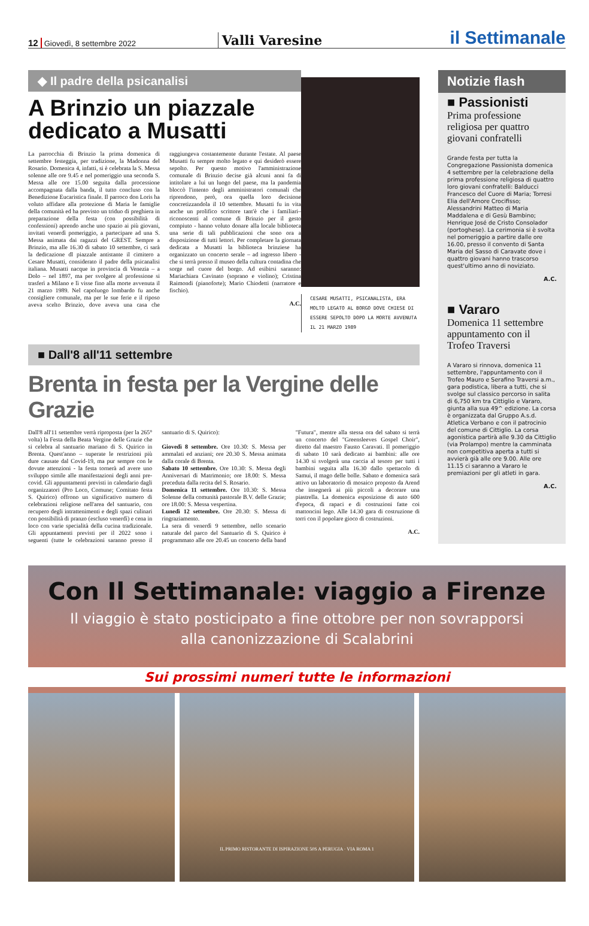12 Giovedì, 8 settembre 2022 Valli Varesine il Settimanale
◆ Il padre della psicanalisi
A Brinzio un piazzale dedicato a Musatti
La parrocchia di Brinzio la prima domenica di settembre festeggia, per tradizione, la Madonna del Rosario. Domenica 4, infatti, si è celebrata la S. Messa solenne alle ore 9.45 e nel pomeriggio una seconda S. Messa alle ore 15.00 seguita dalla processione accompagnata dalla banda, il tutto concluso con la Benedizione Eucaristica finale. Il parroco don Loris ha voluto affidare alla protezione di Maria le famiglie della comunità ed ha previsto un triduo di preghiera in preparazione della festa (con possibilità di confessioni) aprendo anche uno spazio ai più giovani, invitati venerdì pomeriggio, a partecipare ad una S. Messa animata dai ragazzi del GREST. Sempre a Brinzio, ma alle 16.30 di sabato 10 settembre, ci sarà la dedicazione dl piazzale antistante il cimitero a Cesare Musatti, considerato il padre della psicanalisi italiana. Musatti nacque in provincia di Venezia – a Dolo – nel 1897, ma per svolgere al professione si trasferì a Milano e lì visse fino alla morte avvenuta il 21 marzo 1989. Nel capoluogo lombardo fu anche consigliere comunale, ma per le sue ferie e il riposo aveva scelto Brinzio, dove aveva una casa che raggiungeva costantemente durante l'estate. Al paese Musatti fu sempre molto legato e qui desiderò essere sepolto. Per questo motivo l'amministrazione comunale di Brinzio decise già alcuni anni fa di intitolare a lui un luogo del paese, ma la pandemia bloccò l'intento degli amministratori comunali che riprendono, però, ora quella loro decisione concretizzandola il 10 settembre. Musatti fu in vita anche un prolifico scrittore tant'è che i familiari– riconoscenti al comune di Brinzio per il gesto compiuto - hanno voluto donare alla locale biblioteca una serie di tali pubblicazioni che sono ora a disposizione di tutti lettori. Per completare la giornata dedicata a Musatti la biblioteca brinziese ha organizzato un concerto serale – ad ingresso libero - che si terrà presso il museo della cultura contadina che sorge nel cuore del borgo. Ad esibirsi saranno: Mariachiara Cavinato (soprano e violino); Cristina Raimondi (pianoforte); Mario Chiodetti (narratore e fischio).
A.C.
CESARE MUSATTI, PSICANALISTA, ERA MOLTO LEGATO AL BORGO DOVE CHIESE DI ESSERE SEPOLTO DOPO LA MORTE AVVENUTA IL 21 MARZO 1989
■ Dall'8 all'11 settembre
Brenta in festa per la Vergine delle Grazie
Dall'8 all'11 settembre verrà riproposta (per la 265° volta) la Festa della Beata Vergine delle Grazie che si celebra al santuario mariano di S. Quirico in Brenta. Quest'anno – superate le restrizioni più dure causate dal Covid-19, ma pur sempre con le dovute attenzioni - la festa tornerà ad avere uno sviluppo simile alle manifestazioni degli anni pre-covid. Gli appuntamenti previsti in calendario dagli organizzatori (Pro Loco, Comune; Comitato festa S. Quirico) offrono un significativo numero di celebrazioni religiose nell'area del santuario, con recupero degli intrattenimenti e degli spazi culinari con possibilità di pranzo (escluso venerdì) e cena in loco con varie specialità della cucina tradizionale. Gli appuntamenti previsti per il 2022 sono i seguenti (tutte le celebrazioni saranno presso il santuario di S. Quirico):
Giovedì 8 settembre. Ore 10.30: S. Messa per ammalati ed anziani; ore 20.30 S. Messa animata dalla corale di Brenta.
Sabato 10 settembre. Ore 10.30: S. Messa degli Anniversari di Matrimonio; ore 18.00: S. Messa preceduta dalla recita del S. Rosario.
Domenica 11 settembre. Ore 10.30: S. Messa Solenne della comunità pastorale B.V. delle Grazie; ore 18.00: S. Messa vespertina.
Lunedì 12 settembre. Ore 20.30: S. Messa di ringraziamento.
La sera di venerdì 9 settembre, nello scenario naturale del parco del Santuario di S. Quirico è programmato alle ore 20.45 un concerto della band "Futura", mentre alla stessa ora del sabato si terrà un concerto del "Greensleeves Gospel Choir", diretto dal maestro Fausto Caravati. Il pomeriggio di sabato 10 sarà dedicato ai bambini: alle ore 14.30 si svolgerà una caccia al tesoro per tutti i bambini seguita alla 16.30 dallo spettacolo di Samui, il mago delle bolle. Sabato e domenica sarà attivo un laboratorio di mosaico proposto da Arend che insegnerà ai più piccoli a decorare una piastrella. La domenica esposizione di auto 600 d'epoca, di rapaci e di costruzioni fatte coi mattoncini lego. Alle 14.30 gara di costruzione di torri con il popolare gioco di costruzioni.
A.C.
Notizie flash
■ Passionisti
Prima professione religiosa per quattro giovani confratelli
Grande festa per tutta la Congregazione Passionista domenica 4 settembre per la celebrazione della prima professione religiosa di quattro loro giovani confratelli: Balducci Francesco del Cuore di Maria; Torresi Elia dell'Amore Crocifisso; Alessandrini Matteo di Maria Maddalena e di Gesù Bambino; Henrique José de Cristo Consolador (portoghese). La cerimonia si è svolta nel pomeriggio a partire dalle ore 16.00, presso il convento di Santa Maria del Sasso di Caravate dove i quattro giovani hanno trascorso quest'ultimo anno di noviziato.
A.C.
■ Vararo
Domenica 11 settembre appuntamento con il Trofeo Traversi
A Vararo si rinnova, domenica 11 settembre, l'appuntamento con il Trofeo Mauro e Serafino Traversi a.m., gara podistica, libera a tutti, che si svolge sul classico percorso in salita di 6,750 km tra Cittiglio e Vararo, giunta alla sua 49^ edizione. La corsa è organizzata dal Gruppo A.s.d. Atletica Verbano e con il patrocinio del comune di Cittiglio. La corsa agonistica partirà alle 9.30 da Cittiglio (via Prolampo) mentre la camminata non competitiva aperta a tutti si avvierà già alle ore 9.00. Alle ore 11.15 ci saranno a Vararo le premiazioni per gli atleti in gara.
A.C.
Con Il Settimanale: viaggio a Firenze
Il viaggio è stato posticipato a fine ottobre per non sovrapporsi
alla canonizzazione di Scalabrini
Sui prossimi numeri tutte le informazioni
IL PRIMO RISTORANTE DI ISPIRAZIONE 50S A PERUGIA · VIA ROMA 1